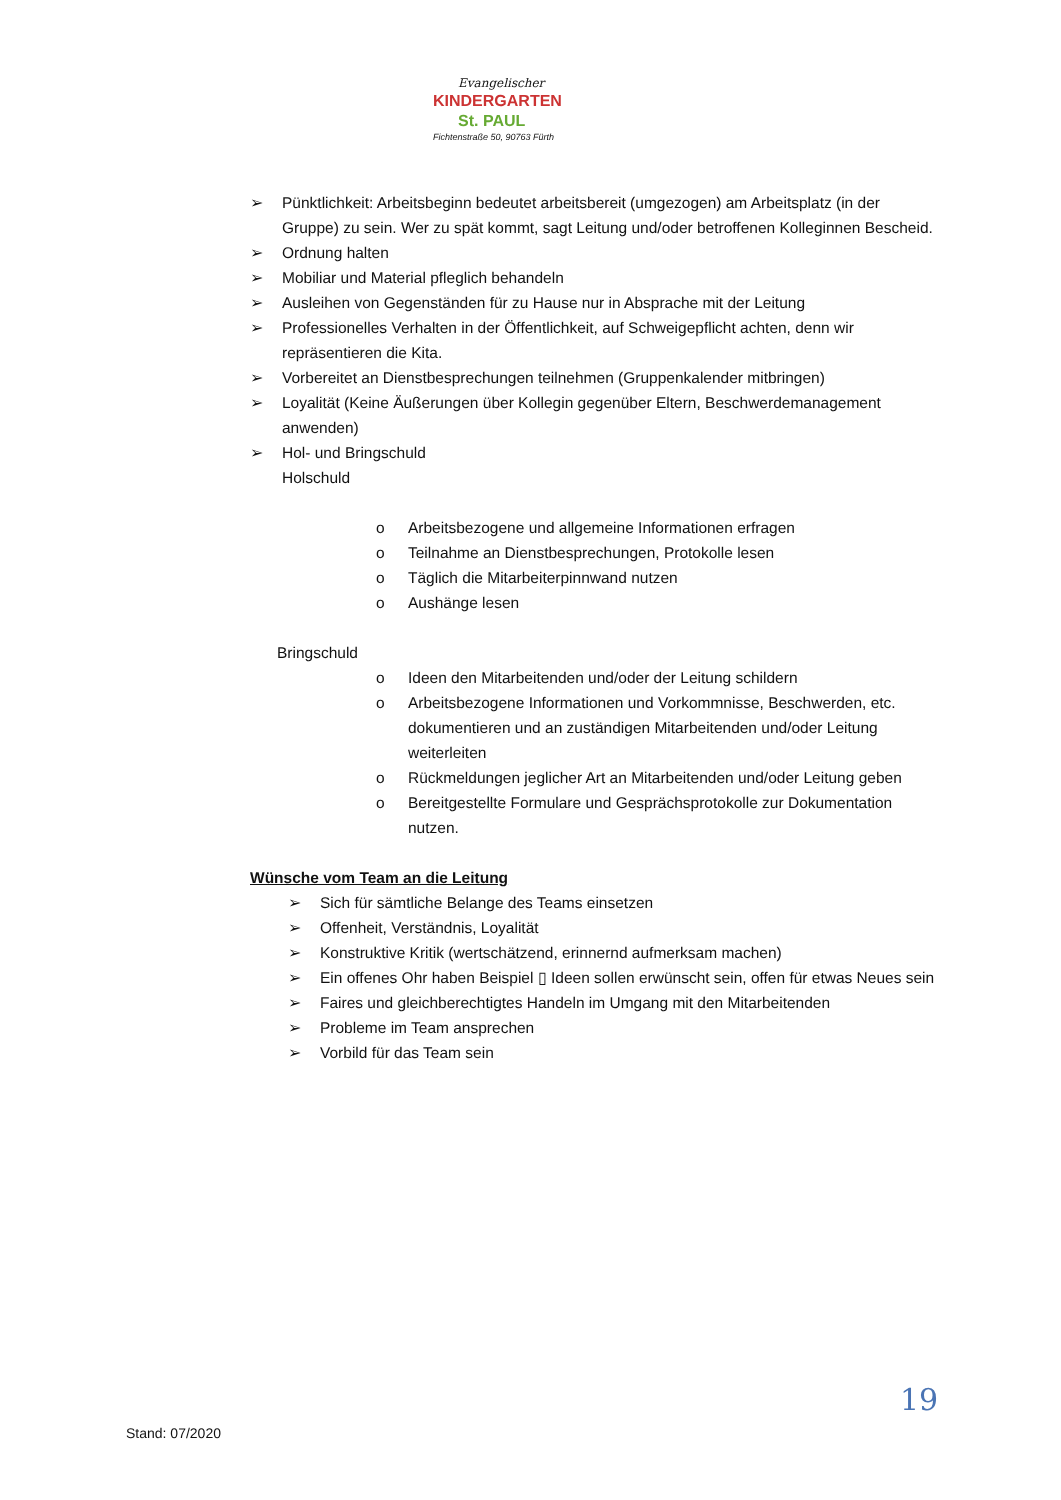Evangelischer
KINDERGARTEN
St. PAUL
Fichtenstraße 50, 90763 Fürth
➢ Pünktlichkeit: Arbeitsbeginn bedeutet arbeitsbereit (umgezogen) am Arbeitsplatz (in der Gruppe) zu sein. Wer zu spät kommt, sagt Leitung und/oder betroffenen Kolleginnen Bescheid.
➢ Ordnung halten
➢ Mobiliar und Material pfleglich behandeln
➢ Ausleihen von Gegenständen für zu Hause nur in Absprache mit der Leitung
➢ Professionelles Verhalten in der Öffentlichkeit, auf Schweigepflicht achten, denn wir repräsentieren die Kita.
➢ Vorbereitet an Dienstbesprechungen teilnehmen (Gruppenkalender mitbringen)
➢ Loyalität (Keine Äußerungen über Kollegin gegenüber Eltern, Beschwerdemanagement anwenden)
➢ Hol- und Bringschuld
Holschuld
o Arbeitsbezogene und allgemeine Informationen erfragen
o Teilnahme an Dienstbesprechungen, Protokolle lesen
o Täglich die Mitarbeiterpinnwand nutzen
o Aushänge lesen
Bringschuld
o Ideen den Mitarbeitenden und/oder der Leitung schildern
o Arbeitsbezogene Informationen und Vorkommnisse, Beschwerden, etc. dokumentieren und an zuständigen Mitarbeitenden und/oder Leitung weiterleiten
o Rückmeldungen jeglicher Art an Mitarbeitenden und/oder Leitung geben
o Bereitgestellte Formulare und Gesprächsprotokolle zur Dokumentation nutzen.
Wünsche vom Team an die Leitung
➢ Sich für sämtliche Belange des Teams einsetzen
➢ Offenheit, Verständnis, Loyalität
➢ Konstruktive Kritik (wertschätzend, erinnernd aufmerksam machen)
➢ Ein offenes Ohr haben Beispiel ▯ Ideen sollen erwünscht sein, offen für etwas Neues sein
➢ Faires und gleichberechtigtes Handeln im Umgang mit den Mitarbeitenden
➢ Probleme im Team ansprechen
➢ Vorbild für das Team sein
19
Stand: 07/2020